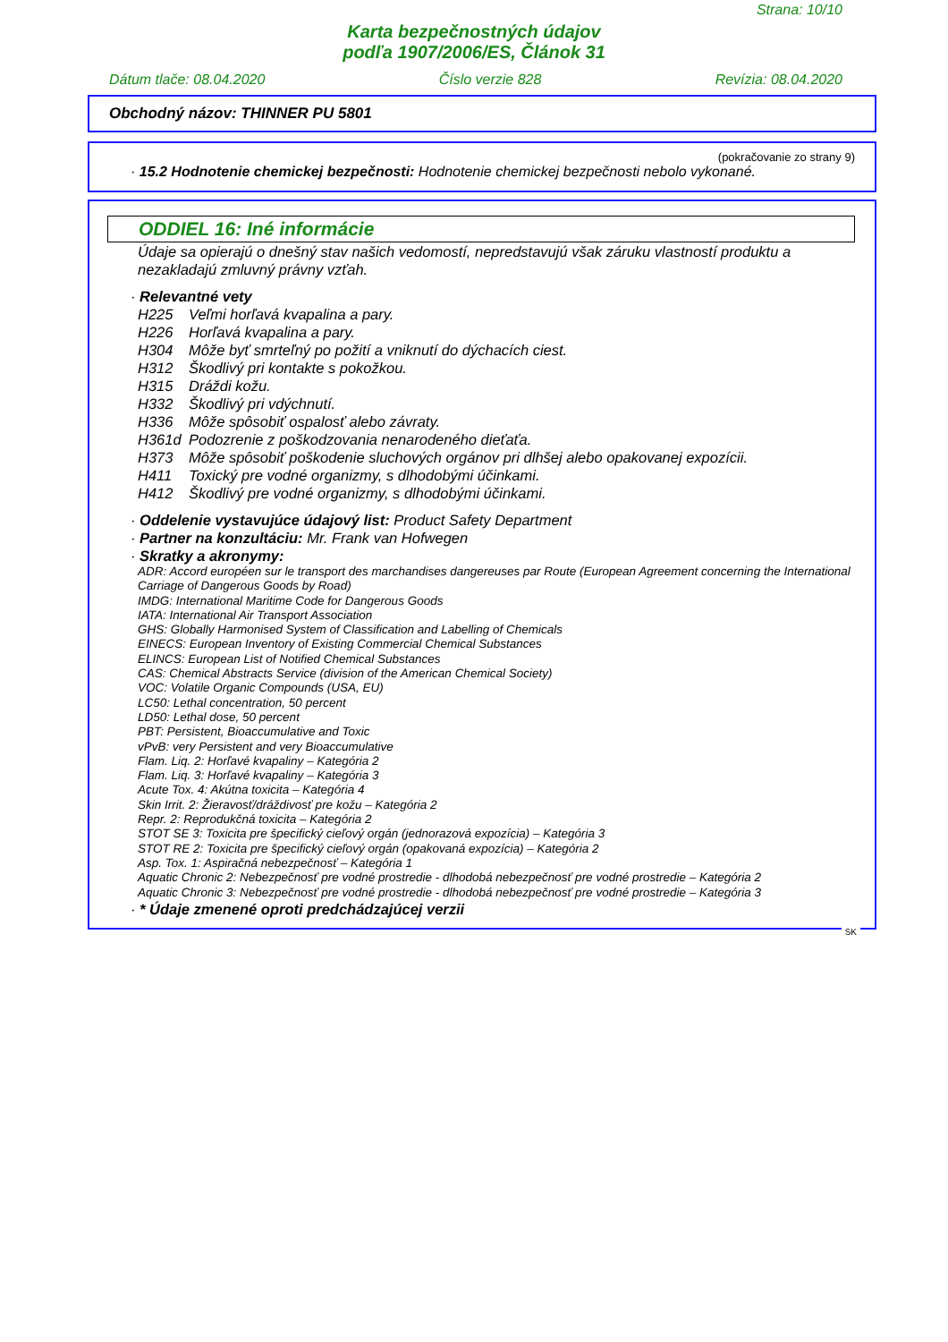Strana: 10/10
Karta bezpečnostných údajov
podľa 1907/2006/ES, Článok 31
Dátum tlače: 08.04.2020 Číslo verzie 828 Revízia: 08.04.2020
Obchodný názov: THINNER PU 5801
(pokračovanie zo strany 9)
· 15.2 Hodnotenie chemickej bezpečnosti: Hodnotenie chemickej bezpečnosti nebolo vykonané.
ODDIEL 16: Iné informácie
Údaje sa opierajú o dnešný stav našich vedomostí, nepredstavujú však záruku vlastností produktu a nezakladajú zmluvný právny vzťah.
· Relevantné vety
H225 Veľmi horľavá kvapalina a pary.
H226 Horľavá kvapalina a pary.
H304 Môže byť smrteľný po požití a vniknutí do dýchacích ciest.
H312 Škodlivý pri kontakte s pokožkou.
H315 Dráždi kožu.
H332 Škodlivý pri vdýchnutí.
H336 Môže spôsobiť ospalosť alebo závraty.
H361d Podozrenie z poškodzovania nenarodeného dieťaťa.
H373 Môže spôsobiť poškodenie sluchových orgánov pri dlhšej alebo opakovanej expozícii.
H411 Toxický pre vodné organizmy, s dlhodobými účinkami.
H412 Škodlivý pre vodné organizmy, s dlhodobými účinkami.
· Oddelenie vystavujúce údajový list: Product Safety Department
· Partner na konzultáciu: Mr. Frank van Hofwegen
· Skratky a akronymy:
ADR: Accord européen sur le transport des marchandises dangereuses par Route (European Agreement concerning the International Carriage of Dangerous Goods by Road)
IMDG: International Maritime Code for Dangerous Goods
IATA: International Air Transport Association
GHS: Globally Harmonised System of Classification and Labelling of Chemicals
EINECS: European Inventory of Existing Commercial Chemical Substances
ELINCS: European List of Notified Chemical Substances
CAS: Chemical Abstracts Service (division of the American Chemical Society)
VOC: Volatile Organic Compounds (USA, EU)
LC50: Lethal concentration, 50 percent
LD50: Lethal dose, 50 percent
PBT: Persistent, Bioaccumulative and Toxic
vPvB: very Persistent and very Bioaccumulative
Flam. Liq. 2: Horľavé kvapaliny – Kategória 2
Flam. Liq. 3: Horľavé kvapaliny – Kategória 3
Acute Tox. 4: Akútna toxicita – Kategória 4
Skin Irrit. 2: Žieravosť/dráždivosť pre kožu – Kategória 2
Repr. 2: Reprodukčná toxicita – Kategória 2
STOT SE 3: Toxicita pre špecifický cieľový orgán (jednorazová expozícia) – Kategória 3
STOT RE 2: Toxicita pre špecifický cieľový orgán (opakovaná expozícia) – Kategória 2
Asp. Tox. 1: Aspiračná nebezpečnosť – Kategória 1
Aquatic Chronic 2: Nebezpečnosť pre vodné prostredie - dlhodobá nebezpečnosť pre vodné prostredie – Kategória 2
Aquatic Chronic 3: Nebezpečnosť pre vodné prostredie - dlhodobá nebezpečnosť pre vodné prostredie – Kategória 3
· * Údaje zmenené oproti predchádzajúcej verzii
SK